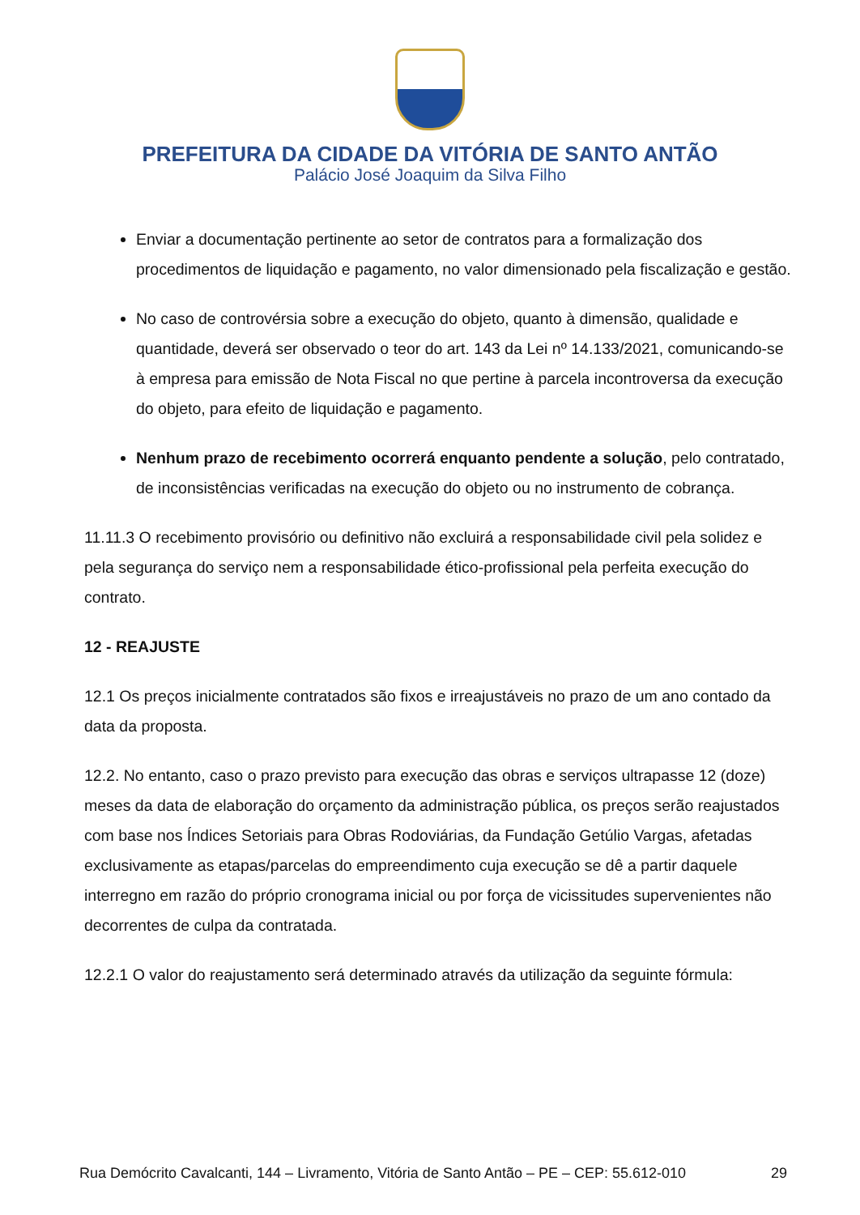PREFEITURA DA CIDADE DA VITÓRIA DE SANTO ANTÃO
Palácio José Joaquim da Silva Filho
Enviar a documentação pertinente ao setor de contratos para a formalização dos procedimentos de liquidação e pagamento, no valor dimensionado pela fiscalização e gestão.
No caso de controvérsia sobre a execução do objeto, quanto à dimensão, qualidade e quantidade, deverá ser observado o teor do art. 143 da Lei nº 14.133/2021, comunicando-se à empresa para emissão de Nota Fiscal no que pertine à parcela incontroversa da execução do objeto, para efeito de liquidação e pagamento.
Nenhum prazo de recebimento ocorrerá enquanto pendente a solução, pelo contratado, de inconsistências verificadas na execução do objeto ou no instrumento de cobrança.
11.11.3 O recebimento provisório ou definitivo não excluirá a responsabilidade civil pela solidez e pela segurança do serviço nem a responsabilidade ético-profissional pela perfeita execução do contrato.
12 - REAJUSTE
12.1 Os preços inicialmente contratados são fixos e irreajustáveis no prazo de um ano contado da data da proposta.
12.2. No entanto, caso o prazo previsto para execução das obras e serviços ultrapasse 12 (doze) meses da data de elaboração do orçamento da administração pública, os preços serão reajustados com base nos Índices Setoriais para Obras Rodoviárias, da Fundação Getúlio Vargas, afetadas exclusivamente as etapas/parcelas do empreendimento cuja execução se dê a partir daquele interregno em razão do próprio cronograma inicial ou por força de vicissitudes supervenientes não decorrentes de culpa da contratada.
12.2.1 O valor do reajustamento será determinado através da utilização da seguinte fórmula:
Rua Demócrito Cavalcanti, 144 – Livramento, Vitória de Santo Antão – PE – CEP: 55.612-010 29